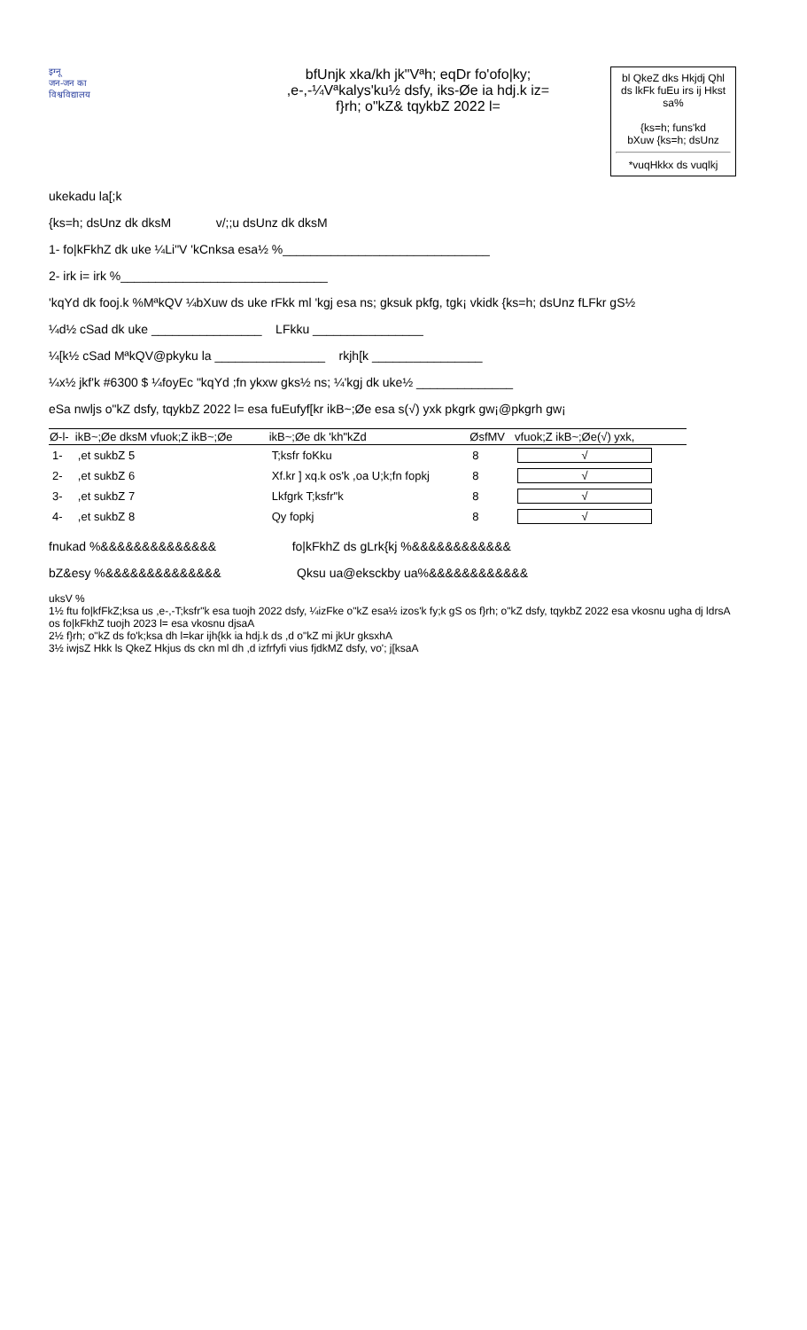इग्नू
जन-जन का
विश्वविद्यालय
bfUnjk xka/kh jk"Vªh; eqDr fo'ofo|ky;
,e-,-¼Vªkalys'ku½ dsfy, iks-Øe ia hdj.k iz=
f}rh; o"kZ& tqykbZ 2022 l=
bl QkeZ dks Hkjdj Qhl ds lkFk fuEu irs ij Hkst sa%
{ks=h; funs'kd
bXuw {ks=h; dsUnz
*vuqHkkx ds vuqlkj
ukekadu la[;k
{ks=h; dsUnz dk dksM v/;;u dsUnz dk dksM
1- fo|kFkhZ dk uke ¼Li"V 'kCnksa esa½ %______________________________
2- irk i= irk %______________________________
'kqYd dk fooj.k %MªkQV ¼bXuw ds uke rFkk ml 'kgj esa ns; gksuk pkfg, tgk¡ vkidk {ks=h; dsUnz fLFkr gS½
¼d½ cSad dk uke ________________ LFkku ________________
¼[k½ cSad MªkQV@pkyku la ________________ rkjh[k ________________
¼x½ jkf'k #6300 $ ¼foyEc "kqYd ;fn ykxw gks½ ns; ¼'kgj dk uke½ ______________
eSa nwljs o"kZ dsfy, tqykbZ 2022 l= esa fuEufyf[kr ikB~;Øe esa s(√) yxk pkgrk gw¡@pkgrh gw¡
| Ø-l- | ikB~;Øe dksM vfuok;Z ikB~;Øe | ikB~;Øe dk 'kh"kZd | ØsfMV | vfuok;Z ikB~;Øe(√) yxk, |
| --- | --- | --- | --- | --- |
| 1- | ,et sukbZ 5 | T;ksfr foKku | 8 | √ |
| 2- | ,et sukbZ 6 | Xf.kr ] xq.k os'k ,oa U;k;fn fopkj | 8 | √ |
| 3- | ,et sukbZ 7 | Lkfgrk T;ksfr"k | 8 | √ |
| 4- | ,et sukbZ 8 | Qy fopkj | 8 | √ |
fnukad %&&&&&&&&&&&&&& fo|kFkhZ ds gLrk{kj %&&&&&&&&&&&&
bZ&esy %&&&&&&&&&&&&&& Qksu ua@eksckby ua%&&&&&&&&&&&&
uksV %
1½ ftu fo|kfFkZ;ksa us ,e-,-T;ksfr"k esa tuojh 2022 dsfy, ¼izFke o"kZ esa½ izos'k fy;k gS os f}rh; o"kZ dsfy, tqykbZ 2022 esa vkosnu ugha dj ldrsA os fo|kFkhZ tuojh 2023 l= esa vkosnu djsaA
2½ f}rh; o"kZ ds fo'k;ksa dh l=kar ijh{kk ia hdj.k ds ,d o"kZ mi jkUr gksxhA
3½ iwjsZ Hkk ls QkeZ Hkjus ds ckn ml dh ,d izfrfyfi vius fjdkMZ dsfy, vo'; j[ksaA